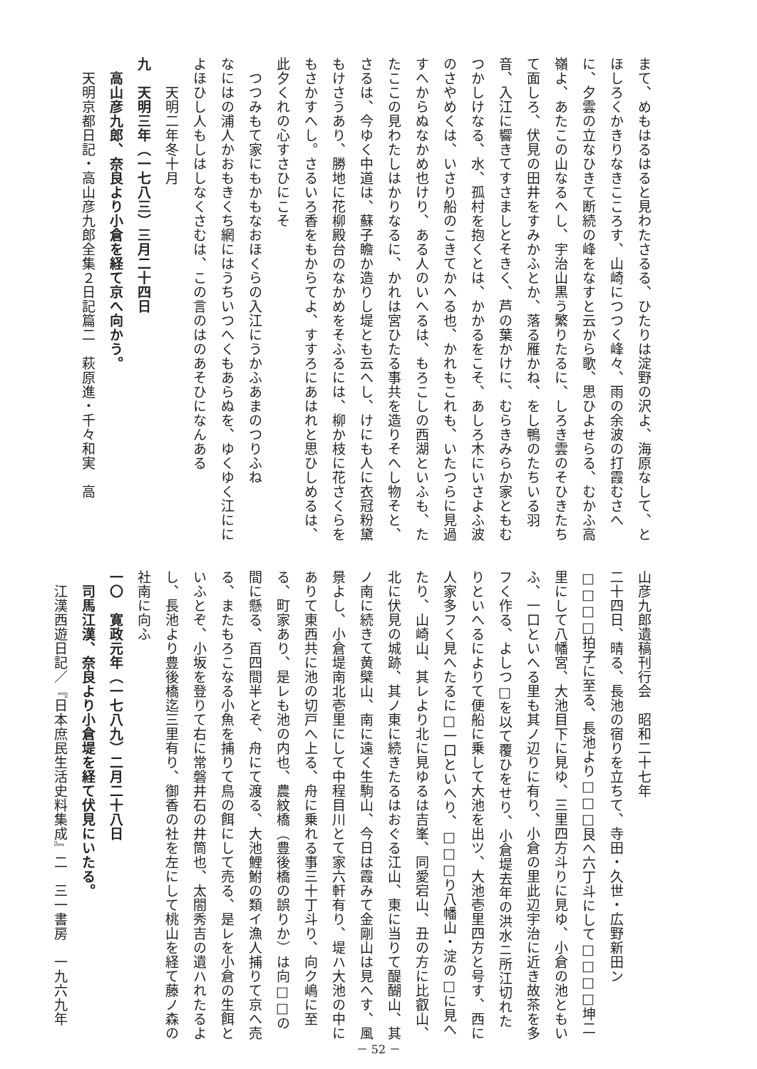まて、めもはるはると見わたさるる、ひたりは淀野の沢よ、海原なして、とほしろくかきりなきこころす、山崎につつく峰々、雨の余波の打霞むさへに、夕雲の立なひきて断続の峰をなすと云から歌、思ひよせらる、むかふ高嶺よ、あたこの山なるへし、宇治山黒う繁りたるに、しろき雲のそひきたちて面しろ、伏見の田井をすみかふとか、落る雁かね、をし鴨のたちいる羽音、入江に響きてすさましとそきく、芦の葉かけに、むらきみらか家ともむつかしけなる、水、孤村を抱くとは、かかるをこそ、あしろ木にいさよふ波のさやめくは、いさり船のこきてかへる也、かれもこれも、いたつらに見過すへからぬなかめ也けり、ある人のいへるは、もろこしの西湖といふも、たたここの見わたしはかりなるに、かれは宮ひたる事共を造りそへし物そと、さるは、今ゆく中道は、蘇子瞻か造りし堤とも云へし、けにも人に衣冠粉黛もけさうあり、勝地に花柳殿台のなかめをそふるには、柳か枝に花さくらをもさかすへし。さるいろ香をもからてよ、すすろにあはれと思ひしめるは、此夕くれの心すさひにこそ
　つつみもて家にもかもなおほくらの入江にうかふあまのつりふね
なにはの浦人かおもきくち網にはうちいつへくもあらぬを、ゆくゆく江にによほひし人もしはしなくさむは、この言のはのあそひになんある
　　天明二年冬十月
九　天明三年（一七八三）三月二十四日
　高山彦九郎、奈良より小倉を経て京へ向かう。
　天明京都日記・高山彦九郎全集２日記篇二　萩原進・千々和実　高
山彦九郎遺稿刊行会　昭和二十七年
二十四日、晴る、長池の宿りを立ちて、寺田・久世・広野新田ン□□□□拍子に至る、長池より□□□艮へ六丁斗にして□□□□坤二里にして八幡宮、大池目下に見ゆ、三里四方斗りに見ゆ、小倉の池ともいふ、一口といへる里も其ノ辺りに有り、小倉の里此辺宇治に近き故茶を多フく作る、よしつ□を以て覆ひをせり、小倉堤去年の洪水ニ所江切れたりといへるによりて便船に乗して大池を出ツ、大池壱里四方と号す、西に人家多フく見へたるに□一口といへり、□□□り八幡山・淀の□に見へたり、山崎山、其レより北に見ゆるは吉峯、同愛宕山、丑の方に比叡山、北に伏見の城跡、其ノ東に続きたるはおぐる江山、東に当りて醍醐山、其ノ南に続きて黄檗山、南に遠く生駒山、今日は霞みて金剛山は見へす、風景よし、小倉堤南北壱里にして中程目川とて家六軒有り、堤ハ大池の中にありて東西共に池の切戸へ上る、舟に乗れる事三十丁斗り、向ク嶋に至る、町家あり、是レも池の内也、農紋橋（豊後橋の誤りか）は向□□の間に懸る、百四間半とぞ、舟にて渡る、大池鯉鮒の類イ漁人捕りて京へ売る、またもろこなる小魚を捕りて鳥の餌にして売る、是レを小倉の生餌といふとぞ、小坂を登りて右に常磐井石の井筒也、太閤秀吉の遺ハれたるよし、長池より豊後橋迄三里有り、御香の社を左にして桃山を経て藤ノ森の社南に向ふ
一〇　寛政元年（一七八九）二月二十八日
　司馬江漢、奈良より小倉堤を経て伏見にいたる。
　江漢西遊日記／『日本庶民生活史料集成』二　三一書房　一九六九年
－ 52 －